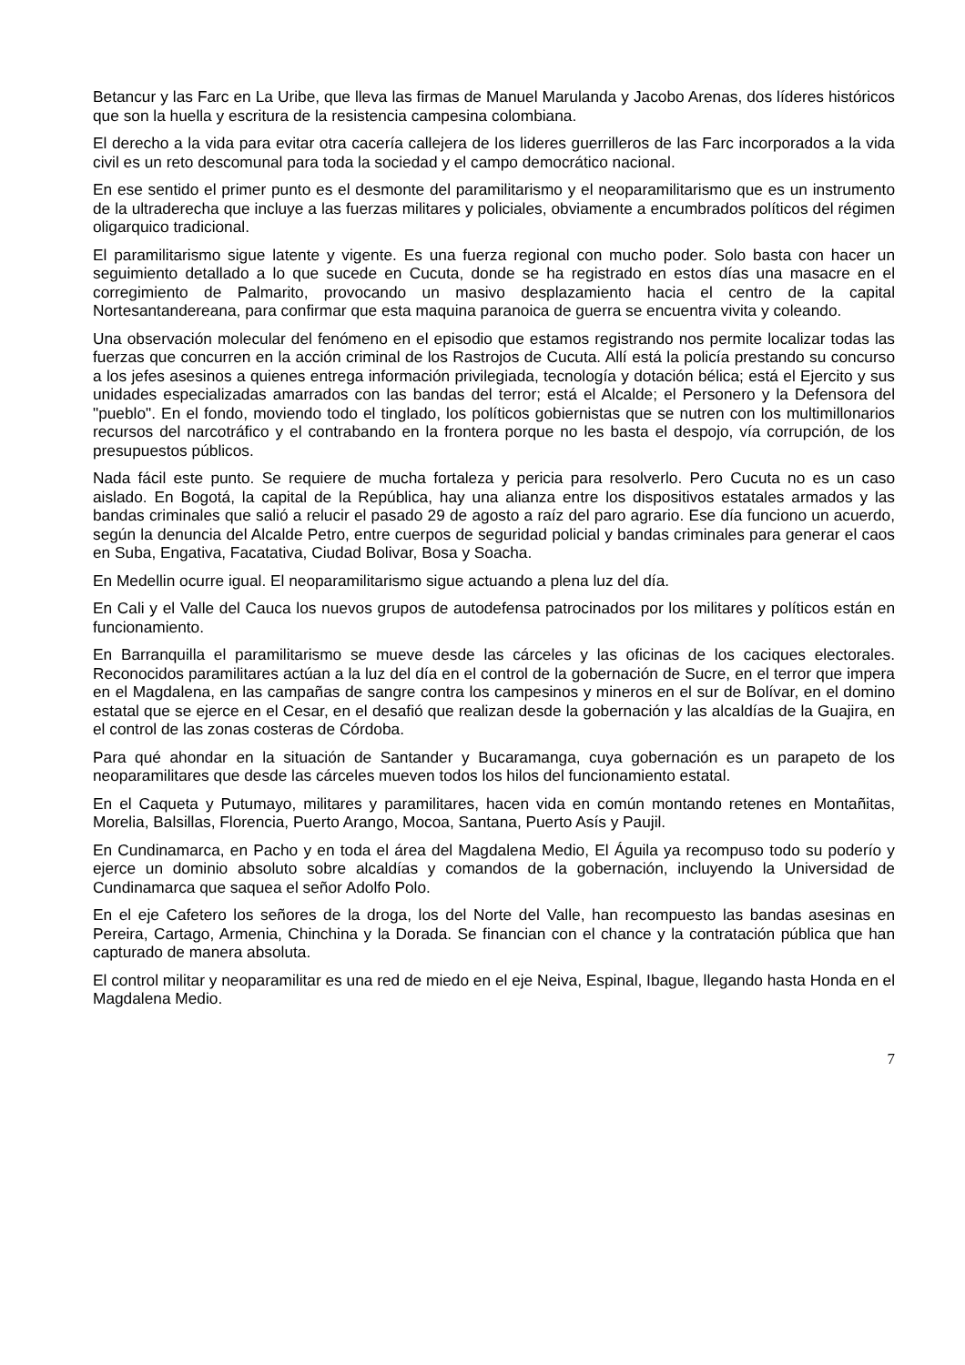Betancur y las Farc en La Uribe, que lleva las firmas de Manuel Marulanda y Jacobo Arenas, dos líderes históricos que son la huella y escritura de la resistencia campesina colombiana.
El derecho a la vida para evitar otra cacería callejera de los lideres guerrilleros de las Farc incorporados a la vida civil es un reto descomunal para toda la sociedad y el campo democrático nacional.
En ese sentido el primer punto es el desmonte del paramilitarismo y el neoparamilitarismo que es un instrumento de la ultraderecha que incluye a las fuerzas militares y policiales, obviamente a encumbrados políticos del régimen oligarquico tradicional.
El paramilitarismo sigue latente y vigente. Es una fuerza regional con mucho poder. Solo basta con hacer un seguimiento detallado a lo que sucede en Cucuta, donde se ha registrado en estos días una masacre en el corregimiento de Palmarito, provocando un masivo desplazamiento hacia el centro de la capital Nortesantandereana, para confirmar que esta maquina paranoica de guerra se encuentra vivita y coleando.
Una observación molecular del fenómeno en el episodio que estamos registrando nos permite localizar todas las fuerzas que concurren en la acción criminal de los Rastrojos de Cucuta. Allí está la policía prestando su concurso a los jefes asesinos a quienes entrega información privilegiada, tecnología y dotación bélica; está el Ejercito y sus unidades especializadas amarrados con las bandas del terror; está el Alcalde; el Personero y la Defensora del "pueblo". En el fondo, moviendo todo el tinglado, los políticos gobiernistas que se nutren con los multimillonarios recursos del narcotráfico y el contrabando en la frontera porque no les basta el despojo, vía corrupción, de los presupuestos públicos.
Nada fácil este punto. Se requiere de mucha fortaleza y pericia para resolverlo. Pero Cucuta no es un caso aislado. En Bogotá, la capital de la República, hay una alianza entre los dispositivos estatales armados y las bandas criminales que salió a relucir el pasado 29 de agosto a raíz del paro agrario. Ese día funciono un acuerdo, según la denuncia del Alcalde Petro, entre cuerpos de seguridad policial y bandas criminales para generar el caos en Suba, Engativa, Facatativa, Ciudad Bolivar, Bosa y Soacha.
En Medellin ocurre igual. El neoparamilitarismo sigue actuando a plena luz del día.
En Cali y el Valle del Cauca los nuevos grupos de autodefensa patrocinados por los militares y políticos están en funcionamiento.
En Barranquilla el paramilitarismo se mueve desde las cárceles y las oficinas de los caciques electorales. Reconocidos paramilitares actúan a la luz del día en el control de la gobernación de Sucre, en el terror que impera en el Magdalena, en las campañas de sangre contra los campesinos y mineros en el sur de Bolívar, en el domino estatal que se ejerce en el Cesar, en el desafió que realizan desde la gobernación y las alcaldías de la Guajira, en el control de las zonas costeras de Córdoba.
Para qué ahondar en la situación de Santander y Bucaramanga, cuya gobernación es un parapeto de los neoparamilitares que desde las cárceles mueven todos los hilos del funcionamiento estatal.
En el Caqueta y Putumayo, militares y paramilitares, hacen vida en común montando retenes en Montañitas, Morelia, Balsillas, Florencia, Puerto Arango, Mocoa, Santana, Puerto Asís y Paujil.
En Cundinamarca, en Pacho y en toda el área del Magdalena Medio, El Águila ya recompuso todo su poderío y ejerce un dominio absoluto sobre alcaldías y comandos de la gobernación, incluyendo la Universidad de Cundinamarca que saquea el señor Adolfo Polo.
En el eje Cafetero los señores de la droga, los del Norte del Valle, han recompuesto las bandas asesinas en Pereira, Cartago, Armenia, Chinchina y la Dorada. Se financian con el chance y la contratación pública que han capturado de manera absoluta.
El control militar y neoparamilitar es una red de miedo en el eje Neiva, Espinal, Ibague, llegando hasta Honda en el Magdalena Medio.
7